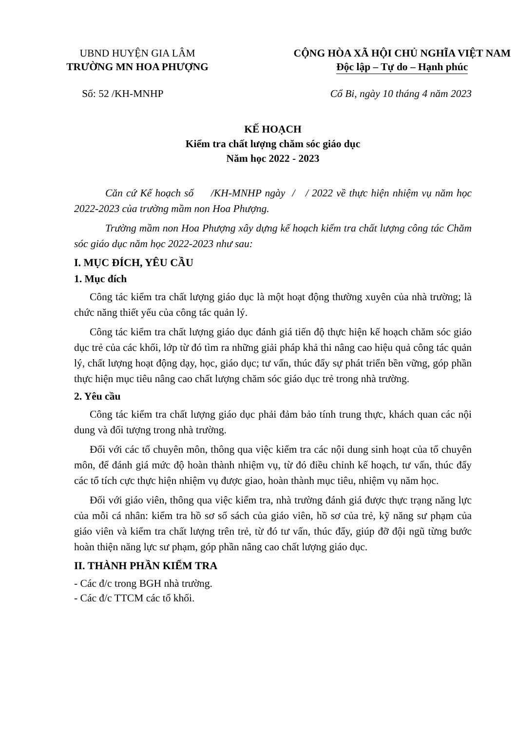UBND HUYỆN GIA LÂM
TRƯỜNG MN HOA PHƯỢNG
CỘNG HÒA XÃ HỘI CHỦ NGHĨA VIỆT NAM
Độc lập – Tự do – Hạnh phúc
Số: 52 /KH-MNHP Cổ Bi, ngày 10 tháng 4 năm 2023
KẾ HOẠCH
Kiểm tra chất lượng chăm sóc giáo dục
Năm học 2022 - 2023
Căn cứ Kế hoạch số /KH-MNHP ngày / / 2022 về thực hiện nhiệm vụ năm học 2022-2023 của trường mầm non Hoa Phượng.
Trường mầm non Hoa Phượng xây dựng kế hoạch kiểm tra chất lượng công tác Chăm sóc giáo dục năm học 2022-2023 như sau:
I. MỤC ĐÍCH, YÊU CẦU
1. Mục đích
Công tác kiểm tra chất lượng giáo dục là một hoạt động thường xuyên của nhà trường; là chức năng thiết yếu của công tác quản lý.
Công tác kiểm tra chất lượng giáo dục đánh giá tiến độ thực hiện kế hoạch chăm sóc giáo dục trẻ của các khối, lớp từ đó tìm ra những giải pháp khả thi nâng cao hiệu quả công tác quản lý, chất lượng hoạt động dạy, học, giáo dục; tư vấn, thúc đẩy sự phát triển bền vững, góp phần thực hiện mục tiêu nâng cao chất lượng chăm sóc giáo dục trẻ trong nhà trường.
2. Yêu cầu
Công tác kiểm tra chất lượng giáo dục phải đảm bảo tính trung thực, khách quan các nội dung và đối tượng trong nhà trường.
Đối với các tổ chuyên môn, thông qua việc kiểm tra các nội dung sinh hoạt của tổ chuyên môn, để đánh giá mức độ hoàn thành nhiệm vụ, từ đó điều chỉnh kế hoạch, tư vấn, thúc đẩy các tổ tích cực thực hiện nhiệm vụ được giao, hoàn thành mục tiêu, nhiệm vụ năm học.
Đối với giáo viên, thông qua việc kiểm tra, nhà trường đánh giá được thực trạng năng lực của mỗi cá nhân: kiểm tra hồ sơ sổ sách của giáo viên, hồ sơ của trẻ, kỹ năng sư phạm của giáo viên và kiểm tra chất lượng trên trẻ, từ đó tư vấn, thúc đẩy, giúp đỡ đội ngũ từng bước hoàn thiện năng lực sư phạm, góp phần nâng cao chất lượng giáo dục.
II. THÀNH PHẦN KIỂM TRA
- Các đ/c trong BGH nhà trường.
- Các đ/c TTCM các tổ khối.